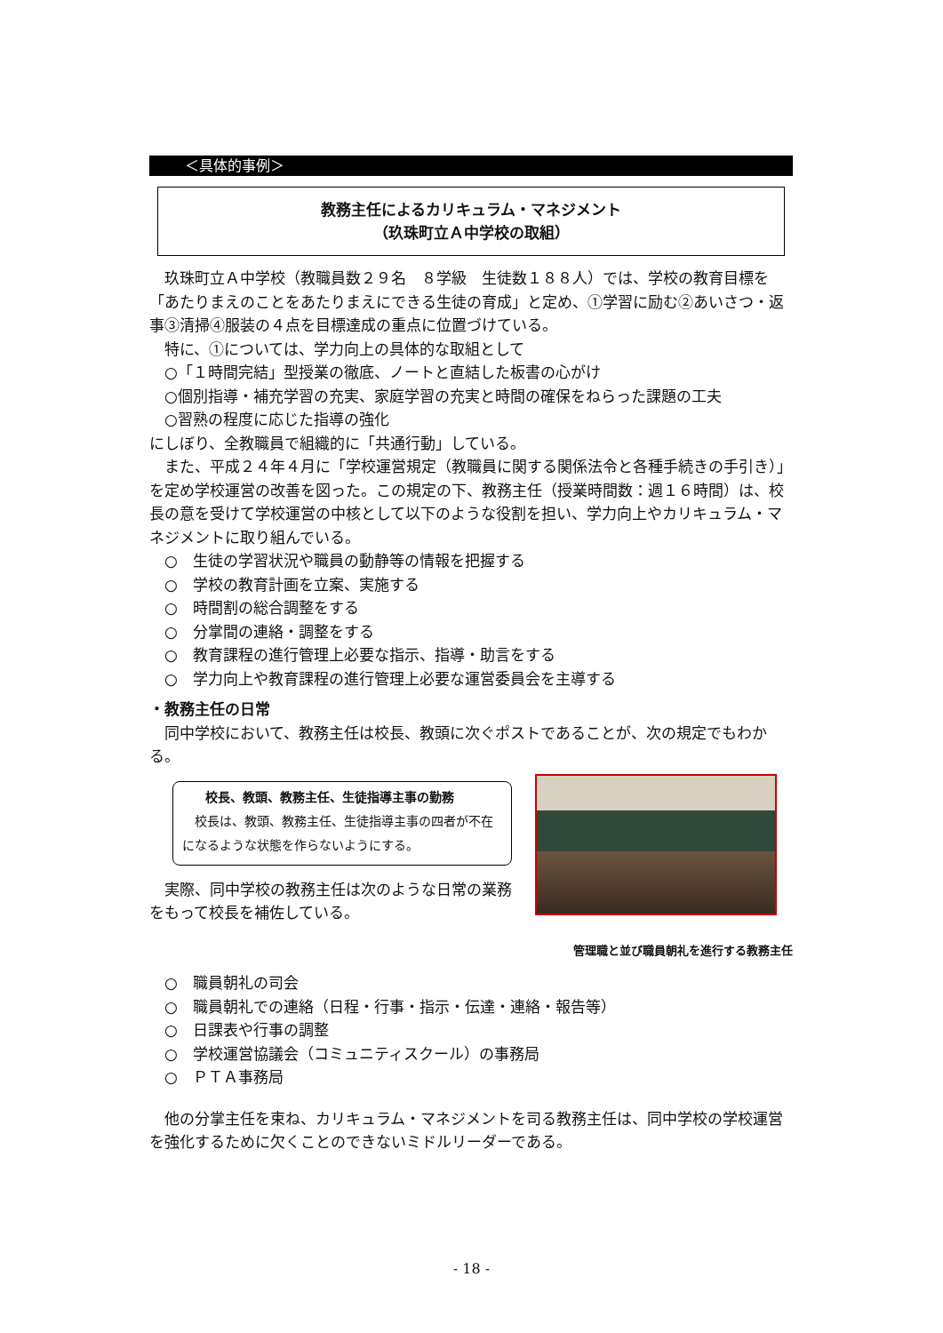＜具体的事例＞
教務主任によるカリキュラム・マネジメント
（玖珠町立Ａ中学校の取組）
玖珠町立Ａ中学校（教職員数２９名　８学級　生徒数１８８人）では、学校の教育目標を「あたりまえのことをあたりまえにできる生徒の育成」と定め、①学習に励む②あいさつ・返事③清掃④服装の４点を目標達成の重点に位置づけている。
特に、①については、学力向上の具体的な取組として
○「１時間完結」型授業の徹底、ノートと直結した板書の心がけ
○個別指導・補充学習の充実、家庭学習の充実と時間の確保をねらった課題の工夫
○習熟の程度に応じた指導の強化
にしぼり、全教職員で組織的に「共通行動」している。
また、平成２４年４月に「学校運営規定（教職員に関する関係法令と各種手続きの手引き）」を定め学校運営の改善を図った。この規定の下、教務主任（授業時間数：週１６時間）は、校長の意を受けて学校運営の中核として以下のような役割を担い、学力向上やカリキュラム・マネジメントに取り組んでいる。
○　生徒の学習状況や職員の動静等の情報を把握する
○　学校の教育計画を立案、実施する
○　時間割の総合調整をする
○　分掌間の連絡・調整をする
○　教育課程の進行管理上必要な指示、指導・助言をする
○　学力向上や教育課程の進行管理上必要な運営委員会を主導する
・教務主任の日常
同中学校において、教務主任は校長、教頭に次ぐポストであることが、次の規定でもわかる。
校長、教頭、教務主任、生徒指導主事の勤務
　校長は、教頭、教務主任、生徒指導主事の四者が不在になるような状態を作らないようにする。
実際、同中学校の教務主任は次のような日常の業務をもって校長を補佐している。
管理職と並び職員朝礼を進行する教務主任
○　職員朝礼の司会
○　職員朝礼での連絡（日程・行事・指示・伝達・連絡・報告等）
○　日課表や行事の調整
○　学校運営協議会（コミュニティスクール）の事務局
○　ＰＴＡ事務局
他の分掌主任を束ね、カリキュラム・マネジメントを司る教務主任は、同中学校の学校運営を強化するために欠くことのできないミドルリーダーである。
- 18 -